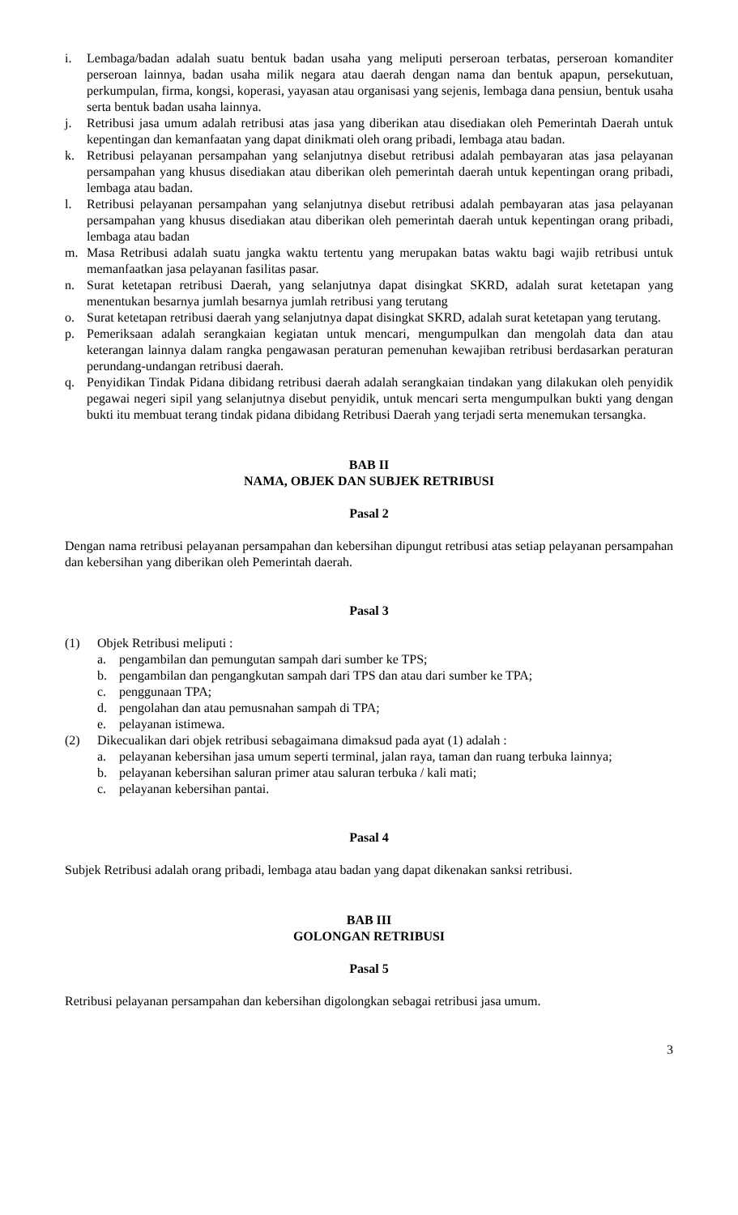i. Lembaga/badan adalah suatu bentuk badan usaha yang meliputi perseroan terbatas, perseroan komanditer perseroan lainnya, badan usaha milik negara atau daerah dengan nama dan bentuk apapun, persekutuan, perkumpulan, firma, kongsi, koperasi, yayasan atau organisasi yang sejenis, lembaga dana pensiun, bentuk usaha serta bentuk badan usaha lainnya.
j. Retribusi jasa umum adalah retribusi atas jasa yang diberikan atau disediakan oleh Pemerintah Daerah untuk kepentingan dan kemanfaatan yang dapat dinikmati oleh orang pribadi, lembaga atau badan.
k. Retribusi pelayanan persampahan yang selanjutnya disebut retribusi adalah pembayaran atas jasa pelayanan persampahan yang khusus disediakan atau diberikan oleh pemerintah daerah untuk kepentingan orang pribadi, lembaga atau badan.
l. Retribusi pelayanan persampahan yang selanjutnya disebut retribusi adalah pembayaran atas jasa pelayanan persampahan yang khusus disediakan atau diberikan oleh pemerintah daerah untuk kepentingan orang pribadi, lembaga atau badan
m. Masa Retribusi adalah suatu jangka waktu tertentu yang merupakan batas waktu bagi wajib retribusi untuk memanfaatkan jasa pelayanan fasilitas pasar.
n. Surat ketetapan retribusi Daerah, yang selanjutnya dapat disingkat SKRD, adalah surat ketetapan yang menentukan besarnya jumlah besarnya jumlah retribusi yang terutang
o. Surat ketetapan retribusi daerah yang selanjutnya dapat disingkat SKRD, adalah surat ketetapan yang terutang.
p. Pemeriksaan adalah serangkaian kegiatan untuk mencari, mengumpulkan dan mengolah data dan atau keterangan lainnya dalam rangka pengawasan peraturan pemenuhan kewajiban retribusi berdasarkan peraturan perundang-undangan retribusi daerah.
q. Penyidikan Tindak Pidana dibidang retribusi daerah adalah serangkaian tindakan yang dilakukan oleh penyidik pegawai negeri sipil yang selanjutnya disebut penyidik, untuk mencari serta mengumpulkan bukti yang dengan bukti itu membuat terang tindak pidana dibidang Retribusi Daerah yang terjadi serta menemukan tersangka.
BAB II
NAMA, OBJEK DAN SUBJEK RETRIBUSI
Pasal 2
Dengan nama retribusi pelayanan persampahan dan kebersihan dipungut retribusi atas setiap pelayanan persampahan dan kebersihan yang diberikan oleh Pemerintah daerah.
Pasal 3
(1) Objek Retribusi meliputi :
a. pengambilan dan pemungutan sampah dari sumber ke TPS;
b. pengambilan dan pengangkutan sampah dari TPS dan atau dari sumber ke TPA;
c. penggunaan TPA;
d. pengolahan dan atau pemusnahan sampah di TPA;
e. pelayanan istimewa.
(2) Dikecualikan dari objek retribusi sebagaimana dimaksud pada ayat (1) adalah :
a. pelayanan kebersihan jasa umum seperti terminal, jalan raya, taman dan ruang terbuka lainnya;
b. pelayanan kebersihan saluran primer atau saluran terbuka / kali mati;
c. pelayanan kebersihan pantai.
Pasal 4
Subjek Retribusi adalah orang pribadi, lembaga atau badan yang dapat dikenakan sanksi retribusi.
BAB III
GOLONGAN RETRIBUSI
Pasal 5
Retribusi pelayanan persampahan dan kebersihan digolongkan sebagai retribusi jasa umum.
3